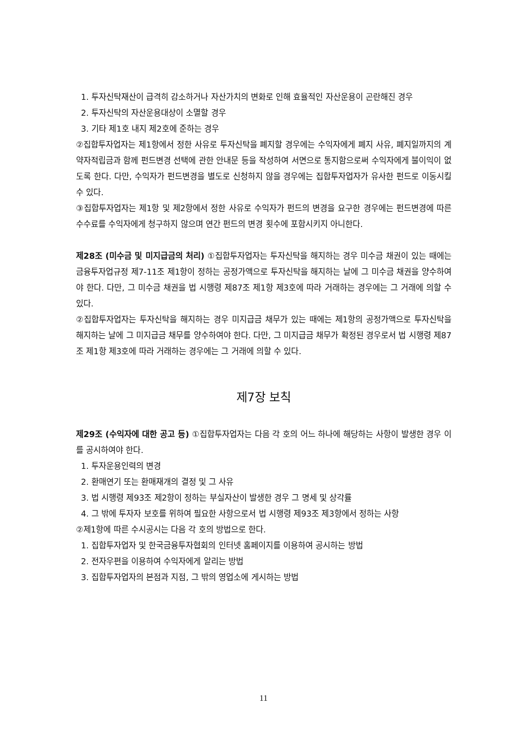1. 투자신탁재산이 급격히 감소하거나 자산가치의 변화로 인해 효율적인 자산운용이 곤란해진 경우
2. 투자신탁의 자산운용대상이 소멸할 경우
3. 기타 제1호 내지 제2호에 준하는 경우
②집합투자업자는 제1항에서 정한 사유로 투자신탁을 폐지할 경우에는 수익자에게 폐지 사유, 폐지일까지의 계약자적립금과 함께 펀드변경 선택에 관한 안내문 등을 작성하여 서면으로 통지함으로써 수익자에게 불이익이 없도록 한다. 다만, 수익자가 펀드변경을 별도로 신청하지 않을 경우에는 집합투자업자가 유사한 펀드로 이동시킬 수 있다.
③집합투자업자는 제1항 및 제2항에서 정한 사유로 수익자가 펀드의 변경을 요구한 경우에는 펀드변경에 따른 수수료를 수익자에게 청구하지 않으며 연간 펀드의 변경 횟수에 포함시키지 아니한다.
제28조 (미수금 및 미지급금의 처리) ①집합투자업자는 투자신탁을 해지하는 경우 미수금 채권이 있는 때에는 금융투자업규정 제7-11조 제1항이 정하는 공정가액으로 투자신탁을 해지하는 날에 그 미수금 채권을 양수하여야 한다. 다만, 그 미수금 채권을 법 시행령 제87조 제1항 제3호에 따라 거래하는 경우에는 그 거래에 의할 수 있다.
②집합투자업자는 투자신탁을 해지하는 경우 미지급금 채무가 있는 때에는 제1항의 공정가액으로 투자신탁을 해지하는 날에 그 미지급금 채무를 양수하여야 한다. 다만, 그 미지급금 채무가 확정된 경우로서 법 시행령 제87조 제1항 제3호에 따라 거래하는 경우에는 그 거래에 의할 수 있다.
제7장 보칙
제29조 (수익자에 대한 공고 등) ①집합투자업자는 다음 각 호의 어느 하나에 해당하는 사항이 발생한 경우 이를 공시하여야 한다.
1. 투자운용인력의 변경
2. 환매연기 또는 환매재개의 결정 및 그 사유
3. 법 시행령 제93조 제2항이 정하는 부실자산이 발생한 경우 그 명세 및 상각률
4. 그 밖에 투자자 보호를 위하여 필요한 사항으로서 법 시행령 제93조 제3항에서 정하는 사항
②제1항에 따른 수시공시는 다음 각 호의 방법으로 한다.
1. 집합투자업자 및 한국금융투자협회의 인터넷 홈페이지를 이용하여 공시하는 방법
2. 전자우편을 이용하여 수익자에게 알리는 방법
3. 집합투자업자의 본점과 지점, 그 밖의 영업소에 게시하는 방법
11